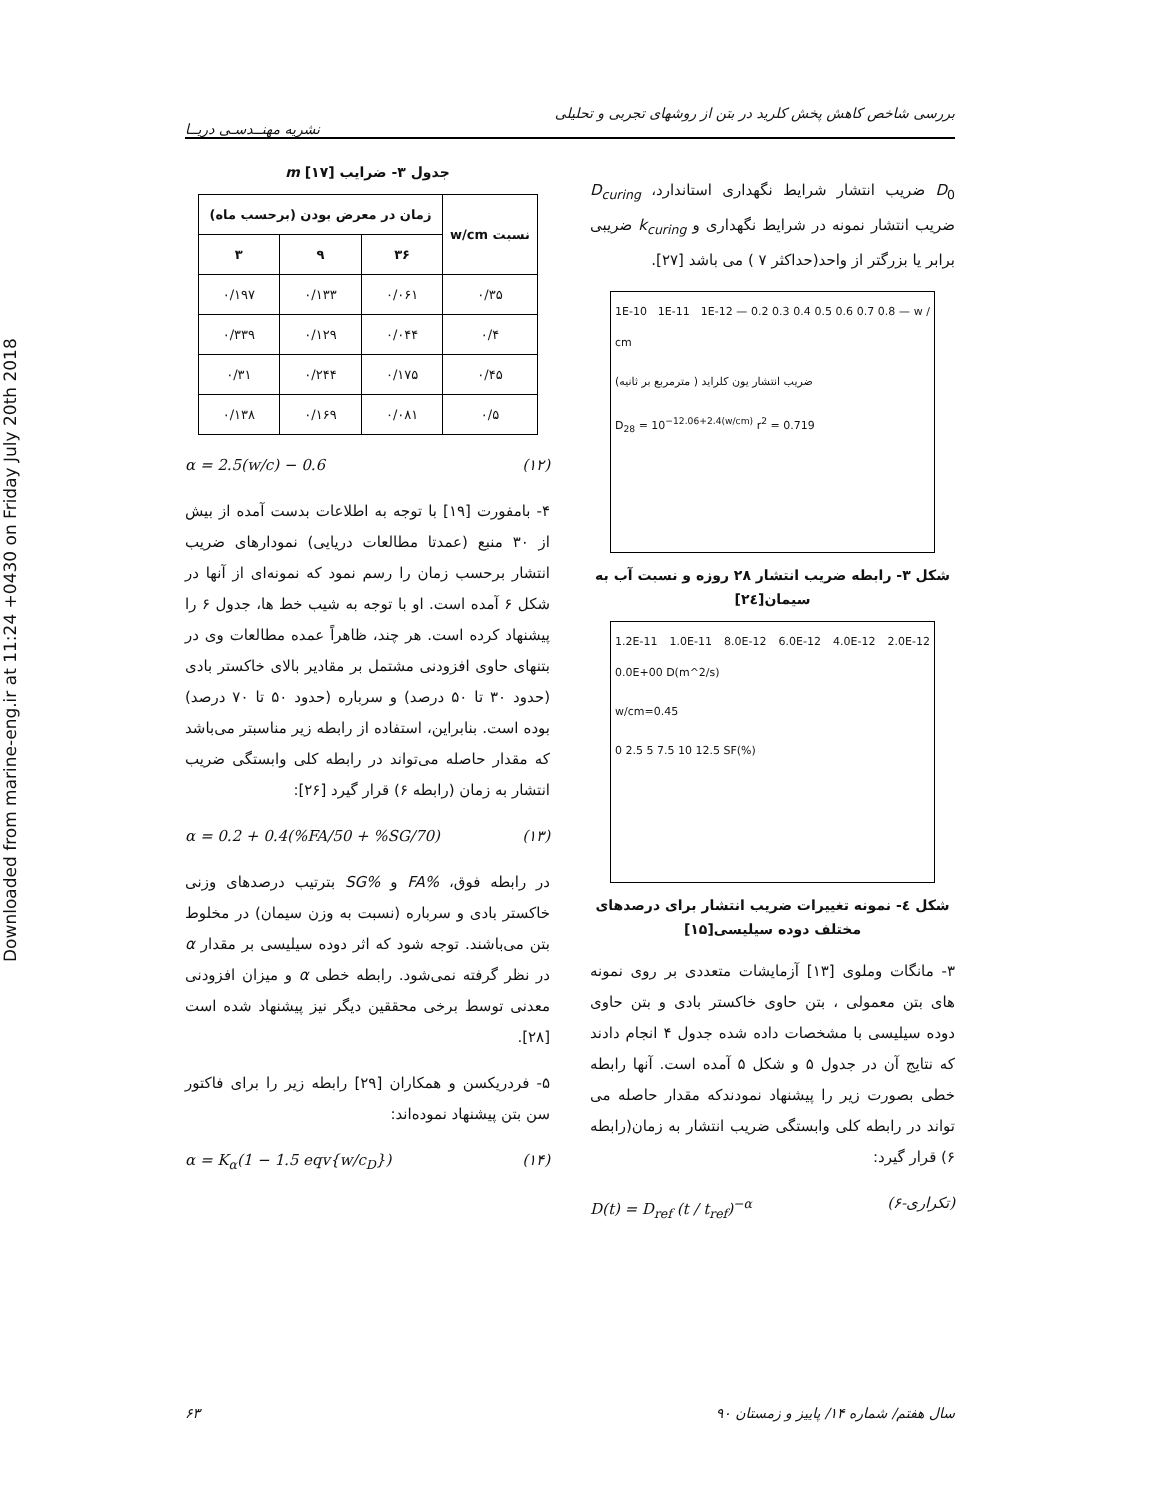Downloaded from marine-eng.ir at 11:24 +0430 on Friday July 20th 2018
بررسی شاخص کاهش پخش کلرید در بتن از روشهای تجربی و تحلیلی
نشریه مهنــدسـی دریــا
D<sub>0</sub> ضریب انتشار شرایط نگهداری استاندارد، D<sub>curing</sub> ضریب انتشار نمونه در شرایط نگهداری و k<sub>curing</sub> ضریبی برابر یا بزرگتر از واحد(حداکثر ۷ ) می باشد [۲۷].
1E-10 1E-11 1E-12 — 0.2 0.3 0.4 0.5 0.6 0.7 0.8 — w / cm
ضریب انتشار یون کلراید ( مترمربع بر ثانیه)
D<sub>28</sub> = 10<sup>−12.06+2.4(w/cm)</sup> r<sup>2</sup> = 0.719
شکل ۳- رابطه ضریب انتشار ۲۸ روزه و نسبت آب به سیمان[۲٤]
1.2E-11 1.0E-11 8.0E-12 6.0E-12 4.0E-12 2.0E-12 0.0E+00 D(m^2/s)
w/cm=0.45
0 2.5 5 7.5 10 12.5 SF(%)
شکل ٤- نمونه تغییرات ضریب انتشار برای درصدهای مختلف دوده سیلیسی[۱۵]
۳- مانگات وملوی [۱۳] آزمایشات متعددی بر روی نمونه های بتن معمولی ، بتن حاوی خاکستر بادی و بتن حاوی دوده سیلیسی با مشخصات داده شده جدول ۴ انجام دادند که نتایج آن در جدول ۵ و شکل ۵ آمده است. آنها رابطه خطی بصورت زیر را پیشنهاد نمودندکه مقدار حاصله می تواند در رابطه کلی وابستگی ضریب انتشار به زمان(رابطه ۶) قرار گیرد:
D(t) = D<sub>ref</sub> (t / t<sub>ref</sub>)<sup>−α</sup> (۶-تکراری)
جدول ۳- ضرایب m [۱۷]
| نسبت w/cm | زمان در معرض بودن (برحسب ماه) | | |
| --- | --- | --- | --- |
| | ۳۶ | ۹ | ۳ |
| ۰/۳۵ | ۰/۰۶۱ | ۰/۱۳۳ | ۰/۱۹۷ |
| ۰/۴ | ۰/۰۴۴ | ۰/۱۲۹ | ۰/۳۳۹ |
| ۰/۴۵ | ۰/۱۷۵ | ۰/۲۴۴ | ۰/۳۱ |
| ۰/۵ | ۰/۰۸۱ | ۰/۱۶۹ | ۰/۱۳۸ |
α = 2.5(w/c) − 0.6 (۱۲)
۴- بامفورت [۱۹] با توجه به اطلاعات بدست آمده از بیش از ۳۰ منبع (عمدتا مطالعات دریایی) نمودارهای ضریب انتشار برحسب زمان را رسم نمود که نمونه‌ای از آنها در شکل ۶ آمده است. او با توجه به شیب خط ها، جدول ۶ را پیشنهاد کرده است. هر چند، ظاهراً عمده مطالعات وی در بتنهای حاوی افزودنی مشتمل بر مقادیر بالای خاکستر بادی (حدود ۳۰ تا ۵۰ درصد) و سرباره (حدود ۵۰ تا ۷۰ درصد) بوده است. بنابراین، استفاده از رابطه زیر مناسبتر می‌باشد که مقدار حاصله می‌تواند در رابطه کلی وابستگی ضریب انتشار به زمان (رابطه ۶) قرار گیرد [۲۶]:
α = 0.2 + 0.4(%FA/50 + %SG/70) (۱۳)
در رابطه فوق، %FA و %SG بترتیب درصدهای وزنی خاکستر بادی و سرباره (نسبت به وزن سیمان) در مخلوط بتن می‌باشند. توجه شود که اثر دوده سیلیسی بر مقدار α در نظر گرفته نمی‌شود. رابطه خطی α و میزان افزودنی معدنی توسط برخی محققین دیگر نیز پیشنهاد شده است [۲۸].
۵- فردریکسن و همکاران [۲۹] رابطه زیر را برای فاکتور سن بتن پیشنهاد نموده‌اند:
α = K<sub>α</sub>(1 − 1.5 eqv{w/c<sub>D</sub>}) (۱۴)
۶۳ سال هفتم/ شماره ۱۴/ پاییز و زمستان ۹۰